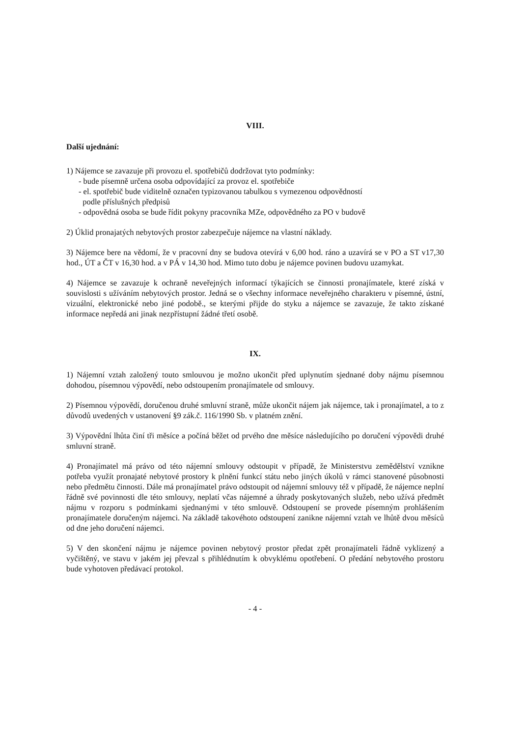VIII.
Další ujednání:
1) Nájemce se zavazuje při provozu el. spotřebičů dodržovat tyto podmínky:
- bude písemně určena osoba odpovídající za provoz el. spotřebiče
- el. spotřebič bude viditelně označen typizovanou tabulkou s vymezenou odpovědností
podle příslušných předpisů
- odpovědná osoba se bude řídit pokyny pracovníka MZe, odpovědného za PO v budově
2) Úklid pronajatých nebytových prostor zabezpečuje nájemce na vlastní náklady.
3) Nájemce bere na vědomí, že v pracovní dny se budova otevírá v 6,00 hod. ráno a uzavírá se v PO a ST v17,30 hod., ÚT a ČT v 16,30 hod. a v PÁ v 14,30 hod. Mimo tuto dobu je nájemce povinen budovu uzamykat.
4) Nájemce se zavazuje k ochraně neveřejných informací týkajících se činnosti pronajímatele, které získá v souvislosti s užíváním nebytových prostor. Jedná se o všechny informace neveřejného charakteru v písemné, ústní, vizuální, elektronické nebo jiné podobě., se kterými přijde do styku a nájemce se zavazuje, že takto získané informace nepředá ani jinak nezpřístupní žádné třetí osobě.
IX.
1) Nájemní vztah založený touto smlouvou je možno ukončit před uplynutím sjednané doby nájmu písemnou dohodou, písemnou výpovědí, nebo odstoupením pronajímatele od smlouvy.
2) Písemnou výpovědí, doručenou druhé smluvní straně, může ukončit nájem jak nájemce, tak i pronajímatel, a to z důvodů uvedených v ustanovení §9 zák.č. 116/1990 Sb. v platném znění.
3) Výpovědní lhůta činí tři měsíce a počíná běžet od prvého dne měsíce následujícího po doručení výpovědi druhé smluvní straně.
4) Pronajímatel má právo od této nájemní smlouvy odstoupit v případě, že Ministerstvu zemědělství vznikne potřeba využít pronajaté nebytové prostory k plnění funkcí státu nebo jiných úkolů v rámci stanovené působnosti nebo předmětu činnosti. Dále má pronajímatel právo odstoupit od nájemní smlouvy též v případě, že nájemce neplní řádně své povinnosti dle této smlouvy, neplatí včas nájemné a úhrady poskytovaných služeb, nebo užívá předmět nájmu v rozporu s podmínkami sjednanými v této smlouvě. Odstoupení se provede písemným prohlášením pronajímatele doručeným nájemci. Na základě takovéhoto odstoupení zanikne nájemní vztah ve lhůtě dvou měsíců od dne jeho doručení nájemci.
5) V den skončení nájmu je nájemce povinen nebytový prostor předat zpět pronajímateli řádně vyklizený a vyčištěný, ve stavu v jakém jej převzal s přihlédnutím k obvyklému opotřebení. O předání nebytového prostoru bude vyhotoven předávací protokol.
- 4 -